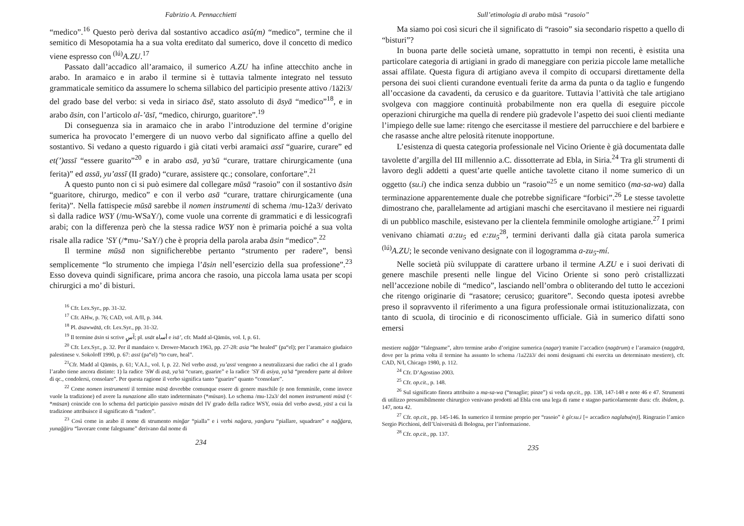Fabrizio A. Pennacchietti
“medico”.<sup>16</sup> Questo però deriva dal sostantivo accadico asû(m) “medico”, termine che il semitico di Mesopotamia ha a sua volta ereditato dal sumerico, dove il concetto di medico viene espresso con <sup>(lú)</sup>A.ZU.<sup>17</sup>
Passato dall’accadico all’aramaico, il sumerico A.ZU ha infine attecchito anche in arabo. In aramaico e in arabo il termine si è tuttavia talmente integrato nel tessuto grammaticale semitico da assumere lo schema sillabico del participio presente attivo /1ā2i3/ del grado base del verbo: si veda in siriaco āsē, stato assoluto di āsyā “medico”<sup>18</sup>, e in arabo āsin, con l’articolo al-’āsī, “medico, chirurgo, guaritore”.<sup>19</sup>
Di conseguenza sia in aramaico che in arabo l’introduzione del termine d’origine sumerica ha provocato l’emergere di un nuovo verbo dal significato affine a quello del sostantivo. Si vedano a questo riguardo i già citati verbi aramaici assī “guarire, curare” ed et(’)assī “essere guarito”<sup>20</sup> e in arabo asā, ya’sū “curare, trattare chirurgicamente (una ferita)” ed assā, yu’assī (II grado) “curare, assistere qc.; consolare, confortare”.<sup>21</sup>
A questo punto non ci si può esimere dal collegare mūsā “rasoio” con il sostantivo āsin “guaritore, chirurgo, medico” e con il verbo asā “curare, trattare chirurgicamente (una ferita)”. Nella fattispecie mūsā sarebbe il nomen instrumenti di schema /mu-12a3/ derivato sì dalla radice WSY (/mu-WSaY/), come vuole una corrente di grammatici e di lessicografi arabi; con la differenza però che la stessa radice WSY non è primaria poiché a sua volta risale alla radice ’SY (/*mu-’SaY/) che è propria della parola araba āsin “medico”.<sup>22</sup>
Il termine mūsā non significherebbe pertanto “strumento per radere”, bensì semplicemente “lo strumento che impiega l’āsin nell’esercizio della sua professione”.<sup>23</sup> Esso doveva quindi significare, prima ancora che rasoio, una piccola lama usata per scopi chirurgici a mo’ di bisturi.
<sup>16</sup> Cfr. Lex.Syr., pp. 31-32.
<sup>17</sup> Cfr. AHw, p. 76; CAD, vol. A/II, p. 344.
<sup>18</sup> Pl. āsawwātā, cfr. Lex.Syr., pp. 31-32.
<sup>19</sup> Il termine āsin si scrive آسٍ; pl. usāt أساة e isā’, cfr. Madd al-Qāmūs, vol. I, p. 61.
<sup>20</sup> Cfr. Lex.Syr., p. 32. Per il mandaico v. Drower-Macuch 1963, pp. 27-28: asia “he healed” (pa“el); per l’aramaico giudaico palestinese v. Sokoloff 1990, p. 67: assī (pa“el) “to cure, heal”.
<sup>21</sup> Cfr. Madd al Qāmūs, p. 61; V.A.I., vol. I, p. 22. Nel verbo assā, yu’assī vengono a neutralizzarsi due radici che al I grado l’arabo tiene ancora distinte: 1) la radice ’SW di asā, ya’sū “curare, guarire” e la radice ’SY di asiya, ya’sā “prendere parte al dolore di qc., condolersi, consolare”. Per questa ragione il verbo significa tanto “guarire” quanto “consolare”.
<sup>22</sup> Come nomen instrumenti il termine mūsā dovrebbe comunque essere di genere maschile (e non femminile, come invece vuole la tradizione) ed avere la nunazione allo stato indeterminato (*mūsan). Lo schema /mu-12a3/ del nomen instrumenti mūsā (< *mūsan) coincide con lo schema del participio passivo mūsān del IV grado della radice WSY, ossia del verbo awsā, yūsī a cui la tradizione attribuisce il significato di “radere”.
<sup>23</sup> Così come in arabo il nome di strumento minğar “pialla” e i verbi nağara, yanğuru “piallare, squadrare” e naǧğara, yunağğiru “lavorare come falegname” derivano dal nome di
234
Sull’etimologia di arabo mūsā “rasoio”
Ma siamo poi così sicuri che il significato di “rasoio” sia secondario rispetto a quello di “bisturi”?
In buona parte delle società umane, soprattutto in tempi non recenti, è esistita una particolare categoria di artigiani in grado di maneggiare con perizia piccole lame metalliche assai affilate. Questa figura di artigiano aveva il compito di occuparsi direttamente della persona dei suoi clienti curandone eventuali ferite da arma da punta o da taglio e fungendo all’occasione da cavadenti, da cerusico e da guaritore. Tuttavia l’attività che tale artigiano svolgeva con maggiore continuità probabilmente non era quella di eseguire piccole operazioni chirurgiche ma quella di rendere più gradevole l’aspetto dei suoi clienti mediante l’impiego delle sue lame: ritengo che esercitasse il mestiere del parrucchiere e del barbiere e che rasasse anche altre pelosità ritenute inopportune.
L’esistenza di questa categoria professionale nel Vicino Oriente è già documentata dalle tavolette d’argilla del III millennio a.C. dissotterrate ad Ebla, in Siria.<sup>24</sup> Tra gli strumenti di lavoro degli addetti a quest’arte quelle antiche tavolette citano il nome sumerico di un oggetto (su.i) che indica senza dubbio un “rasoio”<sup>25</sup> e un nome semitico (ma-sa-wa) dalla terminazione apparentemente duale che potrebbe significare “forbici”.<sup>26</sup> Le stesse tavolette dimostrano che, parallelamente ad artigiani maschi che esercitavano il mestiere nei riguardi di un pubblico maschile, esistevano per la clientela femminile omologhe artigiane.<sup>27</sup> I primi venivano chiamati a:zu<sub>5</sub> ed e:zu<sub>5</sub><sup>28</sup>, termini derivanti dalla già citata parola sumerica <sup>(lú)</sup>A.ZU; le seconde venivano designate con il logogramma a-zu<sub>5</sub>-mí.
Nelle società più sviluppate di carattere urbano il termine A.ZU e i suoi derivati di genere maschile presenti nelle lingue del Vicino Oriente si sono però cristallizzati nell’accezione nobile di “medico”, lasciando nell’ombra o obliterando del tutto le accezioni che ritengo originarie di “rasatore; cerusico; guaritore”. Secondo questa ipotesi avrebbe preso il sopravvento il riferimento a una figura professionale ormai istituzionalizzata, con tanto di scuola, di tirocinio e di riconoscimento ufficiale. Già in sumerico difatti sono emersi
mestiere nağğār “falegname”, altro termine arabo d’origine sumerica (nagar) tramite l’accadico (nagārum) e l’aramaico (naggārā, dove per la prima volta il termine ha assunto lo schema /1a22ā3/ dei nomi designanti chi esercita un determinato mestiere), cfr. CAD, N/I, Chicago 1980, p. 112.
<sup>24</sup> Cfr. D’Agostino 2003.
<sup>25</sup> Cfr. op.cit., p. 148.
<sup>26</sup> Sul significato finora attribuito a ma-sa-wa (“tenaglie; pinze”) si veda op.cit., pp. 138, 147-148 e note 46 e 47. Strumenti di utilizzo presumibilmente chirurgico venivano prodotti ad Ebla con una lega di rame e stagno particolarmente dura: cfr. ibidem, p. 147, nota 42.
<sup>27</sup> Cfr. op.cit., pp. 145-146. In sumerico il termine proprio per “rasoio” è gír.su.i [= accadico naglabu(m)]. Ringrazio l’amico Sergio Picchioni, dell’Università di Bologna, per l’informazione.
<sup>28</sup> Cfr. op.cit., pp. 137.
235